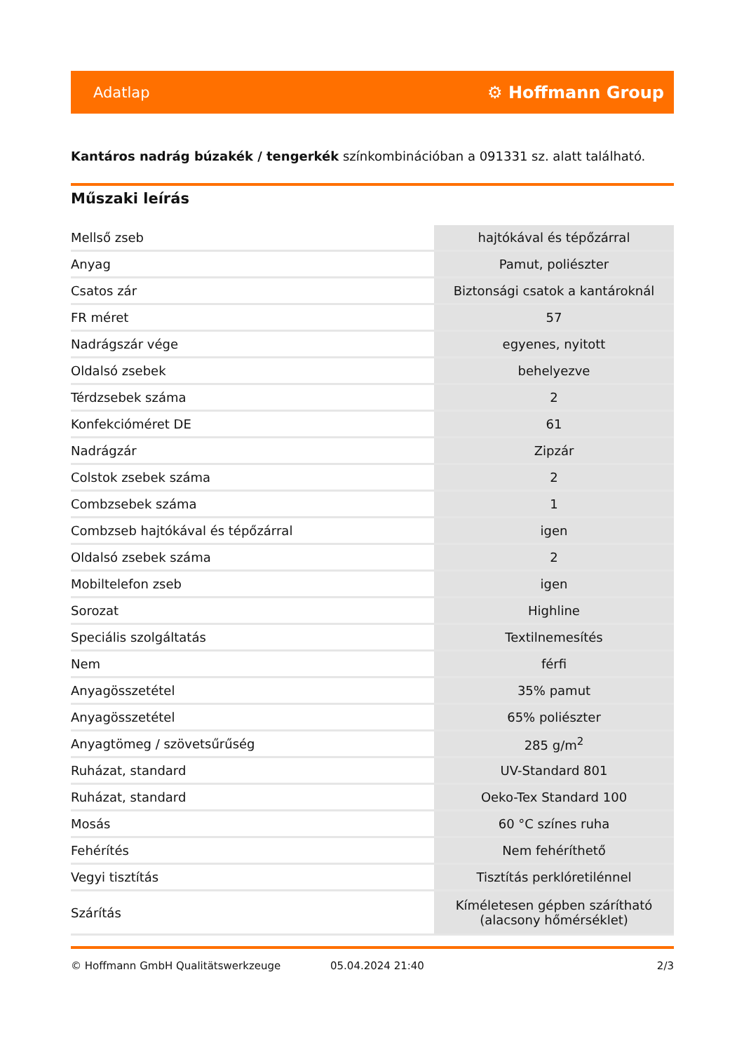Adatlap ⚙ Hoffmann Group
Kantáros nadrág búzakék / tengerkék színkombinációban a 091331 sz. alatt található.
Műszaki leírás
| Mellső zseb | hajtókával és tépőzárral |
| Anyag | Pamut, poliészter |
| Csatos zár | Biztonsági csatok a kantároknál |
| FR méret | 57 |
| Nadrágszár vége | egyenes, nyitott |
| Oldalsó zsebek | behelyezve |
| Térdzsebek száma | 2 |
| Konfekcióméret DE | 61 |
| Nadrágzár | Zipzár |
| Colstok zsebek száma | 2 |
| Combzsebek száma | 1 |
| Combzseb hajtókával és tépőzárral | igen |
| Oldalsó zsebek száma | 2 |
| Mobiltelefon zseb | igen |
| Sorozat | Highline |
| Speciális szolgáltatás | Textilnemesítés |
| Nem | férfi |
| Anyagösszetétel | 35% pamut |
| Anyagösszetétel | 65% poliészter |
| Anyagtömeg / szövetsűrűség | 285 g/m<sup>2</sup> |
| Ruházat, standard | UV-Standard 801 |
| Ruházat, standard | Oeko-Tex Standard 100 |
| Mosás | 60 °C színes ruha |
| Fehérítés | Nem fehéríthető |
| Vegyi tisztítás | Tisztítás perklóretilénnel |
| Szárítás | Kíméletesen gépben szárítható (alacsony hőmérséklet) |
© Hoffmann GmbH Qualitätswerkzeuge 05.04.2024 21:40 2/3